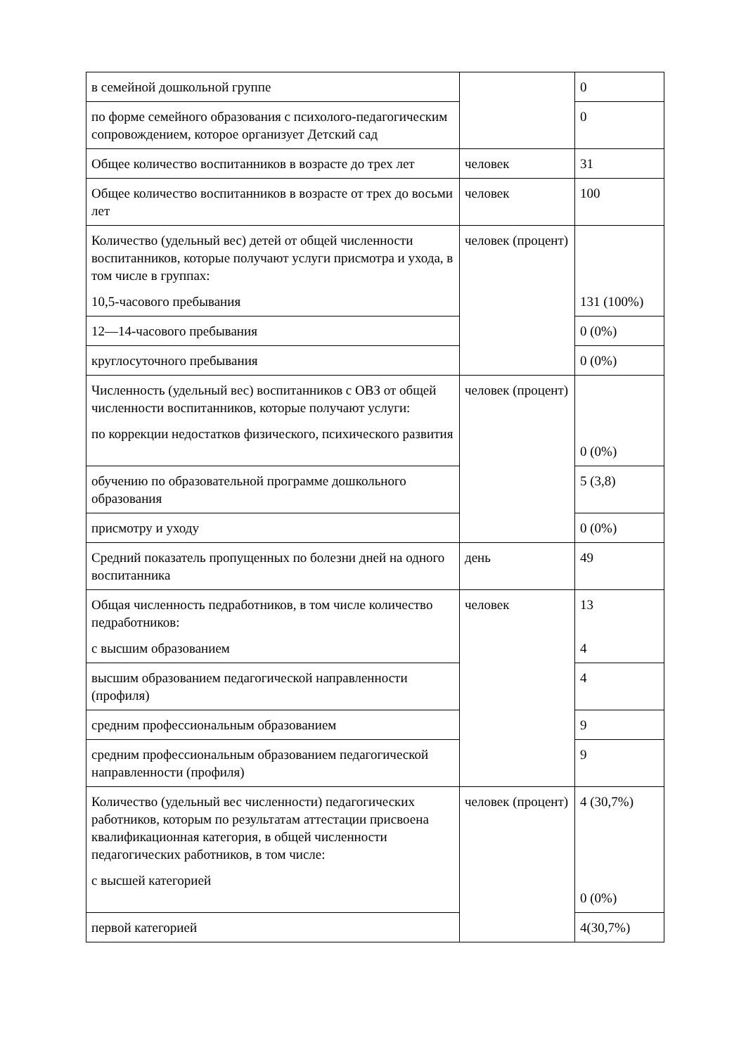| в семейной дошкольной группе | | 0 |
| по форме семейного образования с психолого-педагогическим сопровождением, которое организует Детский сад | | 0 |
| Общее количество воспитанников в возрасте до трех лет | человек | 31 |
| Общее количество воспитанников в возрасте от трех до восьми лет | человек | 100 |
| Количество (удельный вес) детей от общей численности воспитанников, которые получают услуги присмотра и ухода, в том числе в группах: 10,5-часового пребывания | человек (процент) | 131 (100%) |
| 12—14-часового пребывания | | 0 (0%) |
| круглосуточного пребывания | | 0 (0%) |
| Численность (удельный вес) воспитанников с ОВЗ от общей численности воспитанников, которые получают услуги: по коррекции недостатков физического, психического развития | человек (процент) | 0 (0%) |
| обучению по образовательной программе дошкольного образования | | 5 (3,8) |
| присмотру и уходу | | 0 (0%) |
| Средний показатель пропущенных по болезни дней на одного воспитанника | день | 49 |
| Общая численность педработников, в том числе количество педработников: с высшим образованием | человек | 13 4 |
| высшим образованием педагогической направленности (профиля) | | 4 |
| средним профессиональным образованием | | 9 |
| средним профессиональным образованием педагогической направленности (профиля) | | 9 |
| Количество (удельный вес численности) педагогических работников, которым по результатам аттестации присвоена квалификационная категория, в общей численности педагогических работников, в том числе: с высшей категорией | человек (процент) | 4 (30,7%) 0 (0%) |
| первой категорией | | 4(30,7%) |